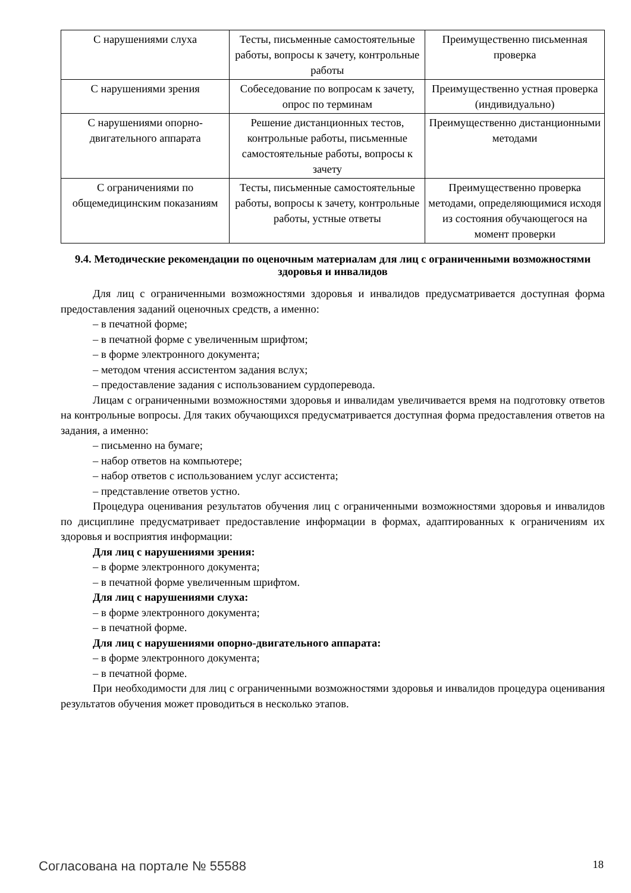| С нарушениями слуха | Тесты, письменные самостоятельные работы, вопросы к зачету, контрольные работы | Преимущественно письменная проверка |
| С нарушениями зрения | Собеседование по вопросам к зачету, опрос по терминам | Преимущественно устная проверка (индивидуально) |
| С нарушениями опорно-двигательного аппарата | Решение дистанционных тестов, контрольные работы, письменные самостоятельные работы, вопросы к зачету | Преимущественно дистанционными методами |
| С ограничениями по общемедицинским показаниям | Тесты, письменные самостоятельные работы, вопросы к зачету, контрольные работы, устные ответы | Преимущественно проверка методами, определяющимися исходя из состояния обучающегося на момент проверки |
9.4. Методические рекомендации по оценочным материалам для лиц с ограниченными возможностями здоровья и инвалидов
Для лиц с ограниченными возможностями здоровья и инвалидов предусматривается доступная форма предоставления заданий оценочных средств, а именно:
– в печатной форме;
– в печатной форме с увеличенным шрифтом;
– в форме электронного документа;
– методом чтения ассистентом задания вслух;
– предоставление задания с использованием сурдоперевода.
Лицам с ограниченными возможностями здоровья и инвалидам увеличивается время на подготовку ответов на контрольные вопросы. Для таких обучающихся предусматривается доступная форма предоставления ответов на задания, а именно:
– письменно на бумаге;
– набор ответов на компьютере;
– набор ответов с использованием услуг ассистента;
– представление ответов устно.
Процедура оценивания результатов обучения лиц с ограниченными возможностями здоровья и инвалидов по дисциплине предусматривает предоставление информации в формах, адаптированных к ограничениям их здоровья и восприятия информации:
Для лиц с нарушениями зрения:
– в форме электронного документа;
– в печатной форме увеличенным шрифтом.
Для лиц с нарушениями слуха:
– в форме электронного документа;
– в печатной форме.
Для лиц с нарушениями опорно-двигательного аппарата:
– в форме электронного документа;
– в печатной форме.
При необходимости для лиц с ограниченными возможностями здоровья и инвалидов процедура оценивания результатов обучения может проводиться в несколько этапов.
Согласована на портале № 55588 18